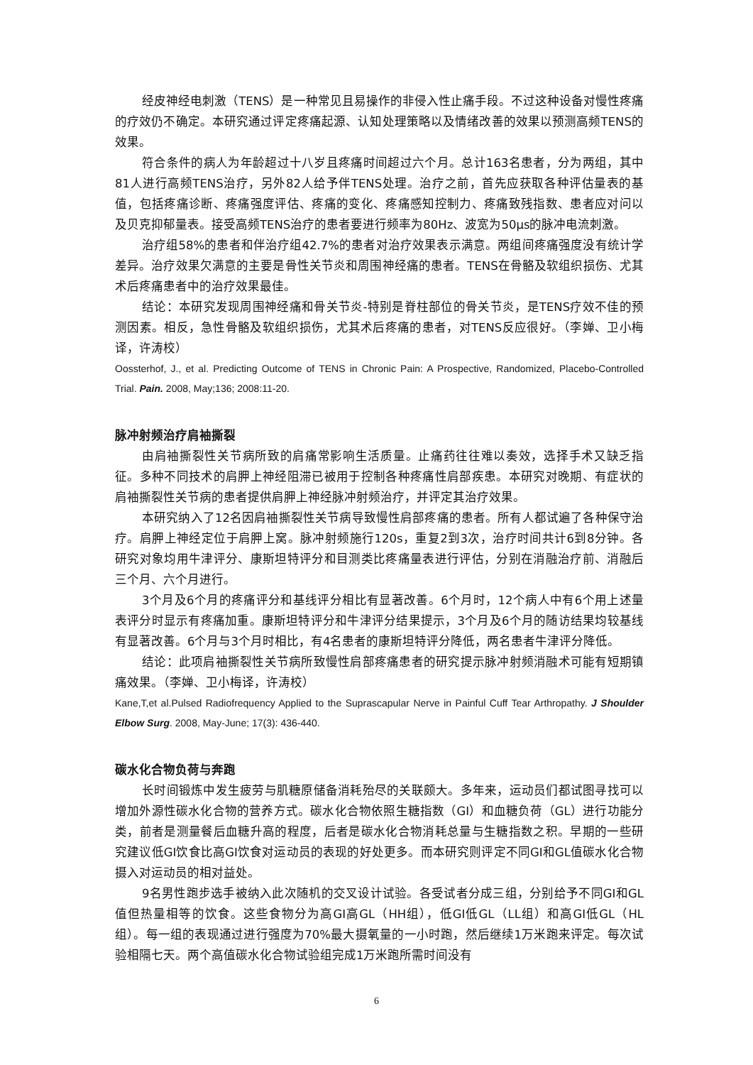经皮神经电刺激（TENS）是一种常见且易操作的非侵入性止痛手段。不过这种设备对慢性疼痛的疗效仍不确定。本研究通过评定疼痛起源、认知处理策略以及情绪改善的效果以预测高频TENS的效果。
符合条件的病人为年龄超过十八岁且疼痛时间超过六个月。总计163名患者，分为两组，其中81人进行高频TENS治疗，另外82人给予伴TENS处理。治疗之前，首先应获取各种评估量表的基值，包括疼痛诊断、疼痛强度评估、疼痛的变化、疼痛感知控制力、疼痛致残指数、患者应对问以及贝克抑郁量表。接受高频TENS治疗的患者要进行频率为80Hz、波宽为50μs的脉冲电流刺激。
治疗组58%的患者和伴治疗组42.7%的患者对治疗效果表示满意。两组间疼痛强度没有统计学差异。治疗效果欠满意的主要是骨性关节炎和周围神经痛的患者。TENS在骨骼及软组织损伤、尤其术后疼痛患者中的治疗效果最佳。
结论：本研究发现周围神经痛和骨关节炎-特别是脊柱部位的骨关节炎，是TENS疗效不佳的预测因素。相反，急性骨骼及软组织损伤，尤其术后疼痛的患者，对TENS反应很好。（李婵、卫小梅译，许涛校）
Oossterhof, J., et al. Predicting Outcome of TENS in Chronic Pain: A Prospective, Randomized, Placebo-Controlled Trial. Pain. 2008, May;136; 2008:11-20.
脉冲射频治疗肩袖撕裂
由肩袖撕裂性关节病所致的肩痛常影响生活质量。止痛药往往难以奏效，选择手术又缺乏指征。多种不同技术的肩胛上神经阻滞已被用于控制各种疼痛性肩部疾患。本研究对晚期、有症状的肩袖撕裂性关节病的患者提供肩胛上神经脉冲射频治疗，并评定其治疗效果。
本研究纳入了12名因肩袖撕裂性关节病导致慢性肩部疼痛的患者。所有人都试遍了各种保守治疗。肩胛上神经定位于肩胛上窝。脉冲射频施行120s，重复2到3次，治疗时间共计6到8分钟。各研究对象均用牛津评分、康斯坦特评分和目测类比疼痛量表进行评估，分别在消融治疗前、消融后三个月、六个月进行。
3个月及6个月的疼痛评分和基线评分相比有显著改善。6个月时，12个病人中有6个用上述量表评分时显示有疼痛加重。康斯坦特评分和牛津评分结果提示，3个月及6个月的随访结果均较基线有显著改善。6个月与3个月时相比，有4名患者的康斯坦特评分降低，两名患者牛津评分降低。
结论：此项肩袖撕裂性关节病所致慢性肩部疼痛患者的研究提示脉冲射频消融术可能有短期镇痛效果。（李婵、卫小梅译，许涛校）
Kane,T,et al.Pulsed Radiofrequency Applied to the Suprascapular Nerve in Painful Cuff Tear Arthropathy. J Shoulder Elbow Surg. 2008, May-June; 17(3): 436-440.
碳水化合物负荷与奔跑
长时间锻炼中发生疲劳与肌糖原储备消耗殆尽的关联颇大。多年来，运动员们都试图寻找可以增加外源性碳水化合物的营养方式。碳水化合物依照生糖指数（GI）和血糖负荷（GL）进行功能分类，前者是测量餐后血糖升高的程度，后者是碳水化合物消耗总量与生糖指数之积。早期的一些研究建议低GI饮食比高GI饮食对运动员的表现的好处更多。而本研究则评定不同GI和GL值碳水化合物摄入对运动员的相对益处。
9名男性跑步选手被纳入此次随机的交叉设计试验。各受试者分成三组，分别给予不同GI和GL值但热量相等的饮食。这些食物分为高GI高GL（HH组），低GI低GL（LL组）和高GI低GL（HL组）。每一组的表现通过进行强度为70%最大摄氧量的一小时跑，然后继续1万米跑来评定。每次试验相隔七天。两个高值碳水化合物试验组完成1万米跑所需时间没有
6